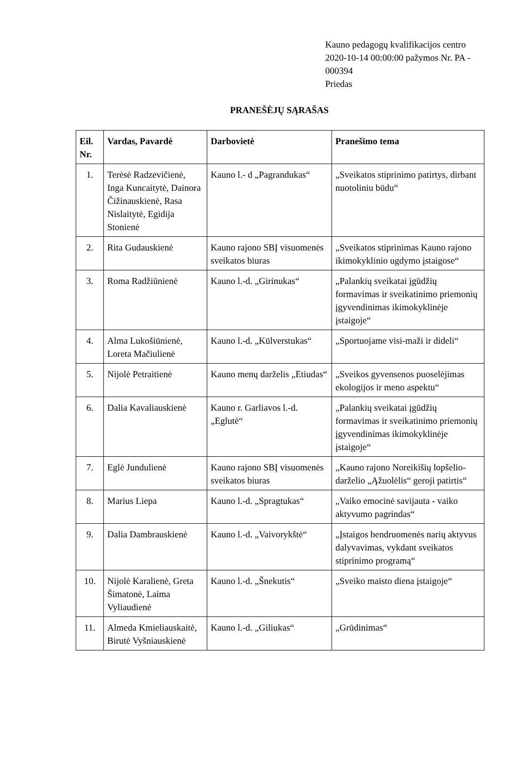Kauno pedagogų kvalifikacijos centro
2020-10-14 00:00:00 pažymos Nr. PA -
000394
Priedas
PRANEŠĖJŲ SĄRAŠAS
| Eil. Nr. | Vardas, Pavardė | Darbovietė | Pranešimo tema |
| --- | --- | --- | --- |
| 1. | Terėsė Radzevičienė, Inga Kuncaitytė, Dainora Čižinauskienė, Rasa Nislaitytė, Egidija Stonienė | Kauno l.- d „Pagrandukas“ | „Sveikatos stiprinimo patirtys, dirbant nuotoliniu būdu“ |
| 2. | Rita Gudauskienė | Kauno rajono SBĮ visuomenės sveikatos biuras | „Sveikatos stiprinimas Kauno rajono ikimokyklinio ugdymo įstaigose“ |
| 3. | Roma Radžiūnienė | Kauno l.-d. „Girinukas“ | „Palankių sveikatai įgūdžių formavimas ir sveikatinimo priemonių įgyvendinimas ikimokyklinėje įstaigoje“ |
| 4. | Alma Lukošiūnienė, Loreta Mačiulienė | Kauno l.-d. „Kūlverstukas“ | „Sportuojame visi-maži ir dideli“ |
| 5. | Nijolė Petraitienė | Kauno menų darželis „Etiudas“ | „Sveikos gyvensenos puoselėjimas ekologijos ir meno aspektu“ |
| 6. | Dalia Kavaliauskienė | Kauno r. Garliavos l.-d. „Eglutė“ | „Palankių sveikatai įgūdžių formavimas ir sveikatinimo priemonių įgyvendinimas ikimokyklinėje įstaigoje“ |
| 7. | Eglė Jundulienė | Kauno rajono SBĮ visuomenės sveikatos biuras | „Kauno rajono Noreikišių lopšelio-darželio „Ąžuolėlis“ geroji patirtis“ |
| 8. | Marius Liepa | Kauno l.-d. „Spragtukas“ | „Vaiko emocinė savijauta - vaiko aktyvumo pagrindas“ |
| 9. | Dalia Dambrauskienė | Kauno l.-d. „Vaivorykštė“ | „Įstaigos bendruomenės narių aktyvus dalyvavimas, vykdant sveikatos stiprinimo programą“ |
| 10. | Nijolė Karalienė, Greta Šimatonė, Laima Vyliaudienė | Kauno l.-d. „Šnekutis“ | „Sveiko maisto diena įstaigoje“ |
| 11. | Almeda Kmieliauskaitė, Birutė Vyšniauskienė | Kauno l.-d. „Giliukas“ | „Grūdinimas“ |